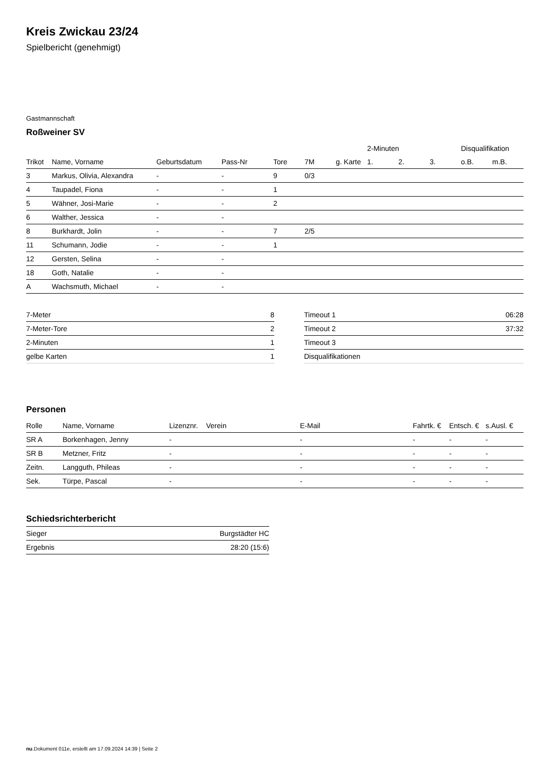Kreis Zwickau 23/24
Spielbericht (genehmigt)
Gastmannschaft
Roßweiner SV
| | | | | | | | 2-Minuten | | | Disqualifikation | |
| --- | --- | --- | --- | --- | --- | --- | --- | --- | --- | --- | --- |
| Trikot | Name, Vorname | Geburtsdatum | Pass-Nr | Tore | 7M | g. Karte | 1. | 2. | 3. | o.B. | m.B. |
| 3 | Markus, Olivia, Alexandra | - | - | 9 | 0/3 | | | | | | |
| 4 | Taupadel, Fiona | - | - | 1 | | | | | | | |
| 5 | Wähner, Josi-Marie | - | - | 2 | | | | | | | |
| 6 | Walther, Jessica | - | - | | | | | | | | |
| 8 | Burkhardt, Jolin | - | - | 7 | 2/5 | | | | | | |
| 11 | Schumann, Jodie | - | - | 1 | | | | | | | |
| 12 | Gersten, Selina | - | - | | | | | | | | |
| 18 | Goth, Natalie | - | - | | | | | | | | |
| A | Wachsmuth, Michael | - | - | | | | | | | | |
| 7-Meter | 8 |
| 7-Meter-Tore | 2 |
| 2-Minuten | 1 |
| gelbe Karten | 1 |
| Timeout 1 | 06:28 |
| Timeout 2 | 37:32 |
| Timeout 3 | |
| Disqualifikationen | |
Personen
| Rolle | Name, Vorname | Lizenznr. | Verein | E-Mail | Fahrtk. € | Entsch. € | s.Ausl. € |
| --- | --- | --- | --- | --- | --- | --- | --- |
| SR A | Borkenhagen, Jenny | - | | - | - | - | - |
| SR B | Metzner, Fritz | - | | - | - | - | - |
| Zeitn. | Langguth, Phileas | - | | - | - | - | - |
| Sek. | Türpe, Pascal | - | | - | - | - | - |
Schiedsrichterbericht
| Sieger | Burgstädter HC |
| Ergebnis | 28:20 (15:6) |
nu.Dokument 011e, erstellt am 17.09.2024 14:39 | Seite 2